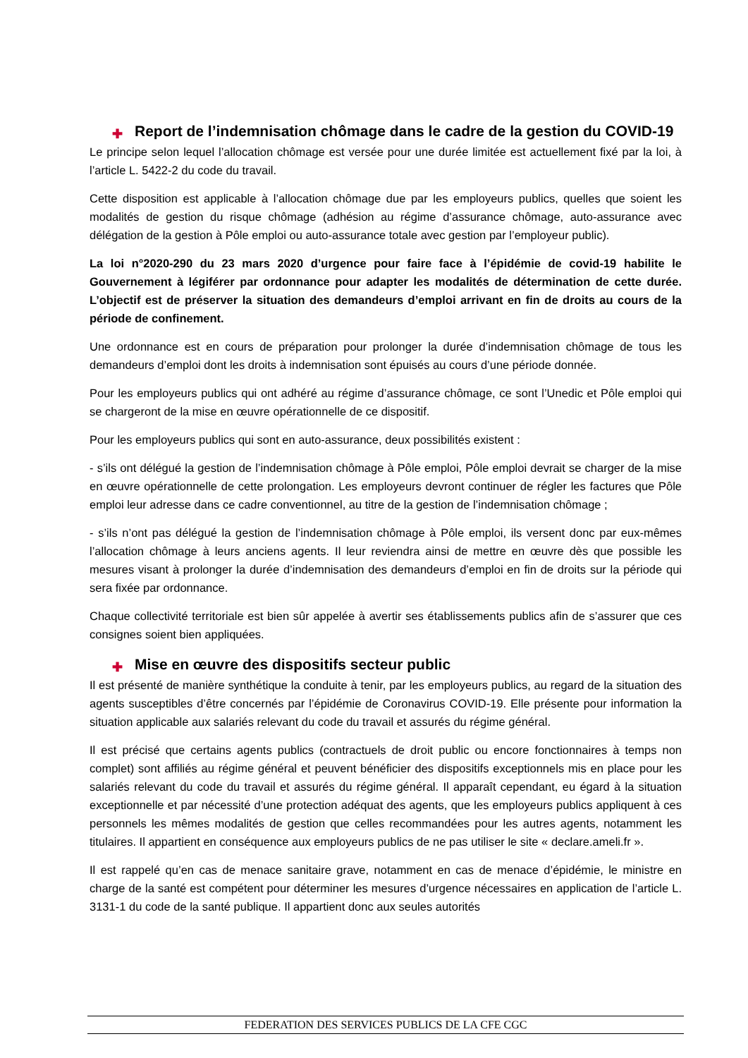✚ Report de l’indemnisation chômage dans le cadre de la gestion du COVID-19
Le principe selon lequel l’allocation chômage est versée pour une durée limitée est actuellement fixé par la loi, à l’article L. 5422-2 du code du travail.
Cette disposition est applicable à l’allocation chômage due par les employeurs publics, quelles que soient les modalités de gestion du risque chômage (adhésion au régime d’assurance chômage, auto-assurance avec délégation de la gestion à Pôle emploi ou auto-assurance totale avec gestion par l’employeur public).
La loi n°2020-290 du 23 mars 2020 d’urgence pour faire face à l’épidémie de covid-19 habilite le Gouvernement à légiférer par ordonnance pour adapter les modalités de détermination de cette durée. L’objectif est de préserver la situation des demandeurs d’emploi arrivant en fin de droits au cours de la période de confinement.
Une ordonnance est en cours de préparation pour prolonger la durée d’indemnisation chômage de tous les demandeurs d’emploi dont les droits à indemnisation sont épuisés au cours d’une période donnée.
Pour les employeurs publics qui ont adhéré au régime d’assurance chômage, ce sont l’Unedic et Pôle emploi qui se chargeront de la mise en œuvre opérationnelle de ce dispositif.
Pour les employeurs publics qui sont en auto-assurance, deux possibilités existent :
- s’ils ont délégué la gestion de l’indemnisation chômage à Pôle emploi, Pôle emploi devrait se charger de la mise en œuvre opérationnelle de cette prolongation. Les employeurs devront continuer de régler les factures que Pôle emploi leur adresse dans ce cadre conventionnel, au titre de la gestion de l’indemnisation chômage ;
- s’ils n’ont pas délégué la gestion de l’indemnisation chômage à Pôle emploi, ils versent donc par eux-mêmes l’allocation chômage à leurs anciens agents. Il leur reviendra ainsi de mettre en œuvre dès que possible les mesures visant à prolonger la durée d’indemnisation des demandeurs d’emploi en fin de droits sur la période qui sera fixée par ordonnance.
Chaque collectivité territoriale est bien sûr appelée à avertir ses établissements publics afin de s’assurer que ces consignes soient bien appliquées.
✚ Mise en œuvre des dispositifs secteur public
Il est présenté de manière synthétique la conduite à tenir, par les employeurs publics, au regard de la situation des agents susceptibles d’être concernés par l’épidémie de Coronavirus COVID-19. Elle présente pour information la situation applicable aux salariés relevant du code du travail et assurés du régime général.
Il est précisé que certains agents publics (contractuels de droit public ou encore fonctionnaires à temps non complet) sont affiliés au régime général et peuvent bénéficier des dispositifs exceptionnels mis en place pour les salariés relevant du code du travail et assurés du régime général. Il apparaît cependant, eu égard à la situation exceptionnelle et par nécessité d’une protection adéquat des agents, que les employeurs publics appliquent à ces personnels les mêmes modalités de gestion que celles recommandées pour les autres agents, notamment les titulaires. Il appartient en conséquence aux employeurs publics de ne pas utiliser le site « declare.ameli.fr ».
Il est rappelé qu’en cas de menace sanitaire grave, notamment en cas de menace d’épidémie, le ministre en charge de la santé est compétent pour déterminer les mesures d’urgence nécessaires en application de l’article L. 3131-1 du code de la santé publique. Il appartient donc aux seules autorités
FEDERATION DES SERVICES PUBLICS DE LA CFE CGC